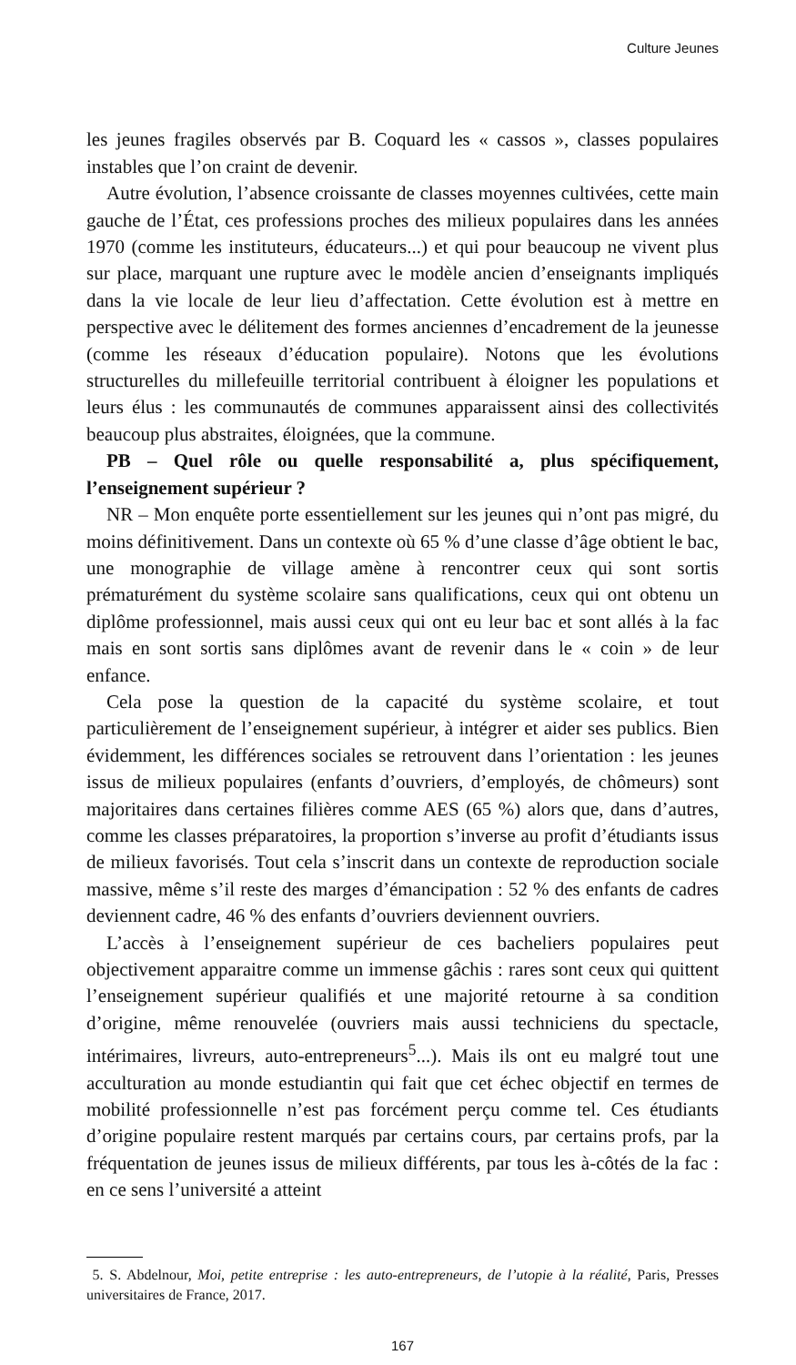Culture Jeunes
les jeunes fragiles observés par B. Coquard les « cassos », classes populaires instables que l’on craint de devenir.
Autre évolution, l’absence croissante de classes moyennes cultivées, cette main gauche de l’État, ces professions proches des milieux populaires dans les années 1970 (comme les instituteurs, éducateurs...) et qui pour beaucoup ne vivent plus sur place, marquant une rupture avec le modèle ancien d’enseignants impliqués dans la vie locale de leur lieu d’affectation. Cette évolution est à mettre en perspective avec le délitement des formes anciennes d’encadrement de la jeunesse (comme les réseaux d’éducation populaire). Notons que les évolutions structurelles du millefeuille territorial contribuent à éloigner les populations et leurs élus : les communautés de communes apparaissent ainsi des collectivités beaucoup plus abstraites, éloignées, que la commune.
PB – Quel rôle ou quelle responsabilité a, plus spécifiquement, l’enseignement supérieur ?
NR – Mon enquête porte essentiellement sur les jeunes qui n’ont pas migré, du moins définitivement. Dans un contexte où 65 % d’une classe d’âge obtient le bac, une monographie de village amène à rencontrer ceux qui sont sortis prématurément du système scolaire sans qualifications, ceux qui ont obtenu un diplôme professionnel, mais aussi ceux qui ont eu leur bac et sont allés à la fac mais en sont sortis sans diplômes avant de revenir dans le « coin » de leur enfance.
Cela pose la question de la capacité du système scolaire, et tout particulièrement de l’enseignement supérieur, à intégrer et aider ses publics. Bien évidemment, les différences sociales se retrouvent dans l’orientation : les jeunes issus de milieux populaires (enfants d’ouvriers, d’employés, de chômeurs) sont majoritaires dans certaines filières comme AES (65 %) alors que, dans d’autres, comme les classes préparatoires, la proportion s’inverse au profit d’étudiants issus de milieux favorisés. Tout cela s’inscrit dans un contexte de reproduction sociale massive, même s’il reste des marges d’émancipation : 52 % des enfants de cadres deviennent cadre, 46 % des enfants d’ouvriers deviennent ouvriers.
L’accès à l’enseignement supérieur de ces bacheliers populaires peut objectivement apparaitre comme un immense gâchis : rares sont ceux qui quittent l’enseignement supérieur qualifiés et une majorité retourne à sa condition d’origine, même renouvelée (ouvriers mais aussi techniciens du spectacle, intérimaires, livreurs, auto-entrepreneurs<sup>5</sup>...). Mais ils ont eu malgré tout une acculturation au monde estudiantin qui fait que cet échec objectif en termes de mobilité professionnelle n’est pas forcément perçu comme tel. Ces étudiants d’origine populaire restent marqués par certains cours, par certains profs, par la fréquentation de jeunes issus de milieux différents, par tous les à-côtés de la fac : en ce sens l’université a atteint
5. S. Abdelnour, Moi, petite entreprise : les auto-entrepreneurs, de l’utopie à la réalité, Paris, Presses universitaires de France, 2017.
167